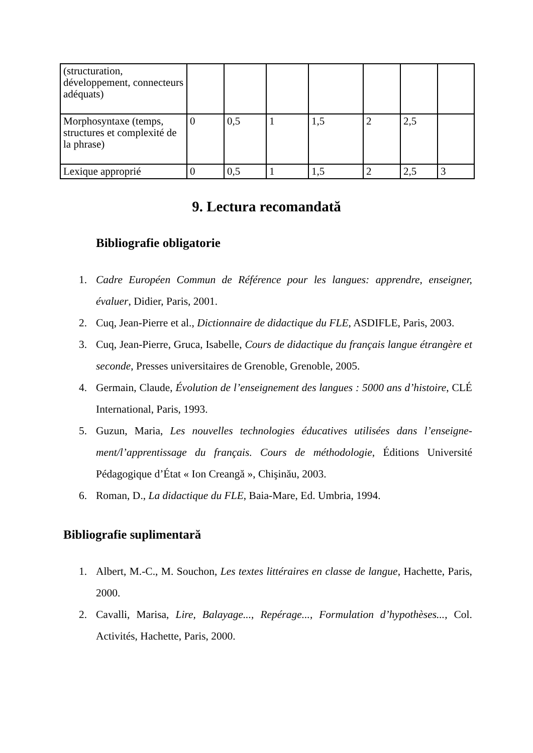| (structuration, développement, connecteurs adéquats) | | | | | | | |
| Morphosyntaxe (temps, structures et complexité de la phrase) | 0 | 0,5 | 1 | 1,5 | 2 | 2,5 | |
| Lexique approprié | 0 | 0,5 | 1 | 1,5 | 2 | 2,5 | 3 |
9. Lectura recomandată
Bibliografie obligatorie
1. Cadre Européen Commun de Référence pour les langues: apprendre, enseigner, évaluer, Didier, Paris, 2001.
2. Cuq, Jean-Pierre et al., Dictionnaire de didactique du FLE, ASDIFLE, Paris, 2003.
3. Cuq, Jean-Pierre, Gruca, Isabelle, Cours de didactique du français langue étrangère et seconde, Presses universitaires de Grenoble, Grenoble, 2005.
4. Germain, Claude, Évolution de l’enseignement des langues : 5000 ans d’histoire, CLÉ International, Paris, 1993.
5. Guzun, Maria, Les nouvelles technologies éducatives utilisées dans l’enseigne-ment/l’apprentissage du français. Cours de méthodologie, Éditions Université Pédagogique d’État « Ion Creangă », Chişinău, 2003.
6. Roman, D., La didactique du FLE, Baia-Mare, Ed. Umbria, 1994.
Bibliografie suplimentară
1. Albert, M.-C., M. Souchon, Les textes littéraires en classe de langue, Hachette, Paris, 2000.
2. Cavalli, Marisa, Lire, Balayage..., Repérage..., Formulation d’hypothèses..., Col. Activités, Hachette, Paris, 2000.